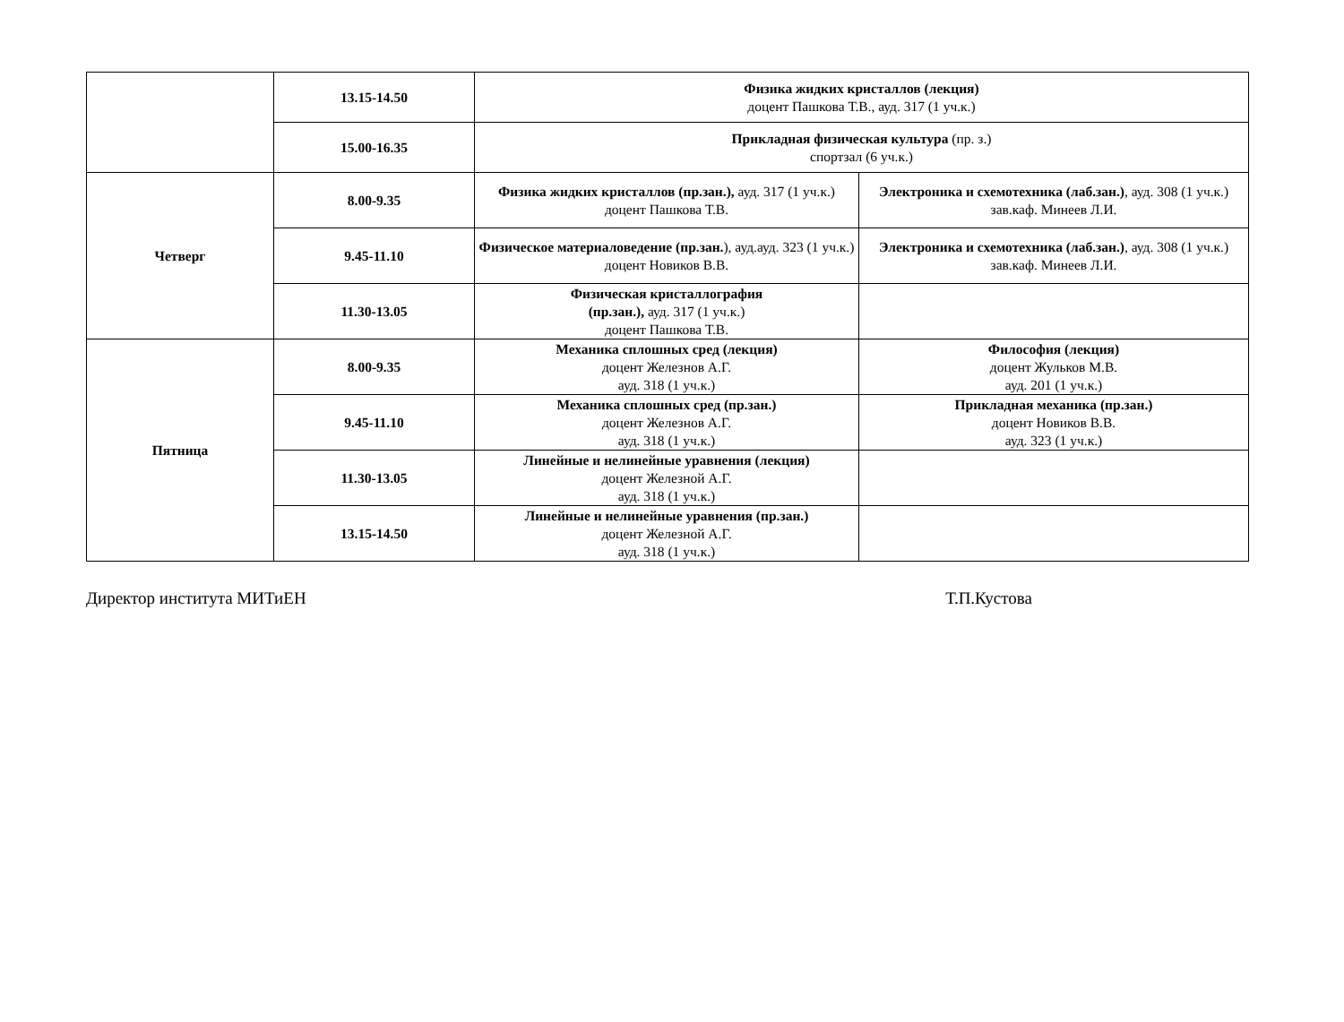| | 13.15-14.50 | Физика жидких кристаллов (лекция) доцент Пашкова Т.В., ауд. 317 (1 уч.к.) | |
| | 15.00-16.35 | Прикладная физическая культура (пр. з.) спортзал (6 уч.к.) | |
| Четверг | 8.00-9.35 | Физика жидких кристаллов (пр.зан.), ауд. 317 (1 уч.к.) доцент Пашкова Т.В. | Электроника и схемотехника (лаб.зан.) , ауд. 308 (1 уч.к.) зав.каф. Минеев Л.И. |
| | 9.45-11.10 | Физическое материаловедение (пр.зан. ), ауд.ауд. 323 (1 уч.к.) доцент Новиков В.В. | Электроника и схемотехника (лаб.зан.) , ауд. 308 (1 уч.к.) зав.каф. Минеев Л.И. |
| | 11.30-13.05 | Физическая кристаллография (пр.зан.), ауд. 317 (1 уч.к.) доцент Пашкова Т.В. | |
| Пятница | 8.00-9.35 | Механика сплошных сред (лекция) доцент Железнов А.Г. ауд. 318 (1 уч.к.) | Философия (лекция) доцент Жульков М.В. ауд. 201 (1 уч.к.) |
| | 9.45-11.10 | Механика сплошных сред (пр.зан.) доцент Железнов А.Г. ауд. 318 (1 уч.к.) | Прикладная механика (пр.зан.) доцент Новиков В.В. ауд. 323 (1 уч.к.) |
| | 11.30-13.05 | Линейные и нелинейные уравнения (лекция) доцент Железной А.Г. ауд. 318 (1 уч.к.) | |
| | 13.15-14.50 | Линейные и нелинейные уравнения (пр.зан.) доцент Железной А.Г. ауд. 318 (1 уч.к.) | |
Директор института МИТиЕН Т.П.Кустова